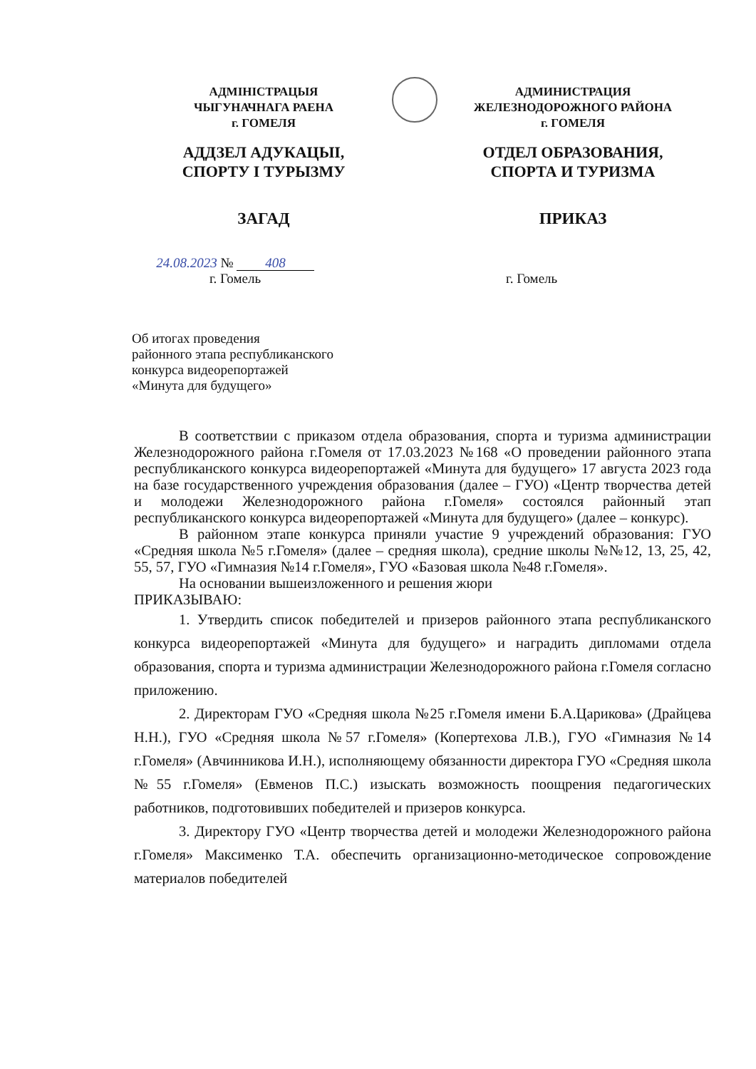АДМІНІСТРАЦЫЯ
ЧЫГУНАЧНАГА РАЕНА
г. ГОМЕЛЯ
АДДЗЕЛ АДУКАЦЫІ,
СПОРТУ І ТУРЫЗМУ
ЗАГАД
АДМИНИСТРАЦИЯ
ЖЕЛЕЗНОДОРОЖНОГО РАЙОНА
г. ГОМЕЛЯ
ОТДЕЛ ОБРАЗОВАНИЯ,
СПОРТА И ТУРИЗМА
ПРИКАЗ
24.08.2023 № 408
г. Гомель
г. Гомель
Об итогах проведения
районного этапа республиканского
конкурса видеорепортажей
«Минута для будущего»
В соответствии с приказом отдела образования, спорта и туризма администрации Железнодорожного района г.Гомеля от 17.03.2023 №168 «О проведении районного этапа республиканского конкурса видеорепортажей «Минута для будущего» 17 августа 2023 года на базе государственного учреждения образования (далее – ГУО) «Центр творчества детей и молодежи Железнодорожного района г.Гомеля» состоялся районный этап республиканского конкурса видеорепортажей «Минута для будущего» (далее – конкурс).
В районном этапе конкурса приняли участие 9 учреждений образования: ГУО «Средняя школа №5 г.Гомеля» (далее – средняя школа), средние школы №№12, 13, 25, 42, 55, 57, ГУО «Гимназия №14 г.Гомеля», ГУО «Базовая школа №48 г.Гомеля».
На основании вышеизложенного и решения жюри
ПРИКАЗЫВАЮ:
1. Утвердить список победителей и призеров районного этапа республиканского конкурса видеорепортажей «Минута для будущего» и наградить дипломами отдела образования, спорта и туризма администрации Железнодорожного района г.Гомеля согласно приложению.
2. Директорам ГУО «Средняя школа №25 г.Гомеля имени Б.А.Царикова» (Драйцева Н.Н.), ГУО «Средняя школа №57 г.Гомеля» (Копертехова Л.В.), ГУО «Гимназия №14 г.Гомеля» (Авчинникова И.Н.), исполняющему обязанности директора ГУО «Средняя школа №55 г.Гомеля» (Евменов П.С.) изыскать возможность поощрения педагогических работников, подготовивших победителей и призеров конкурса.
3. Директору ГУО «Центр творчества детей и молодежи Железнодорожного района г.Гомеля» Максименко Т.А. обеспечить организационно-методическое сопровождение материалов победителей